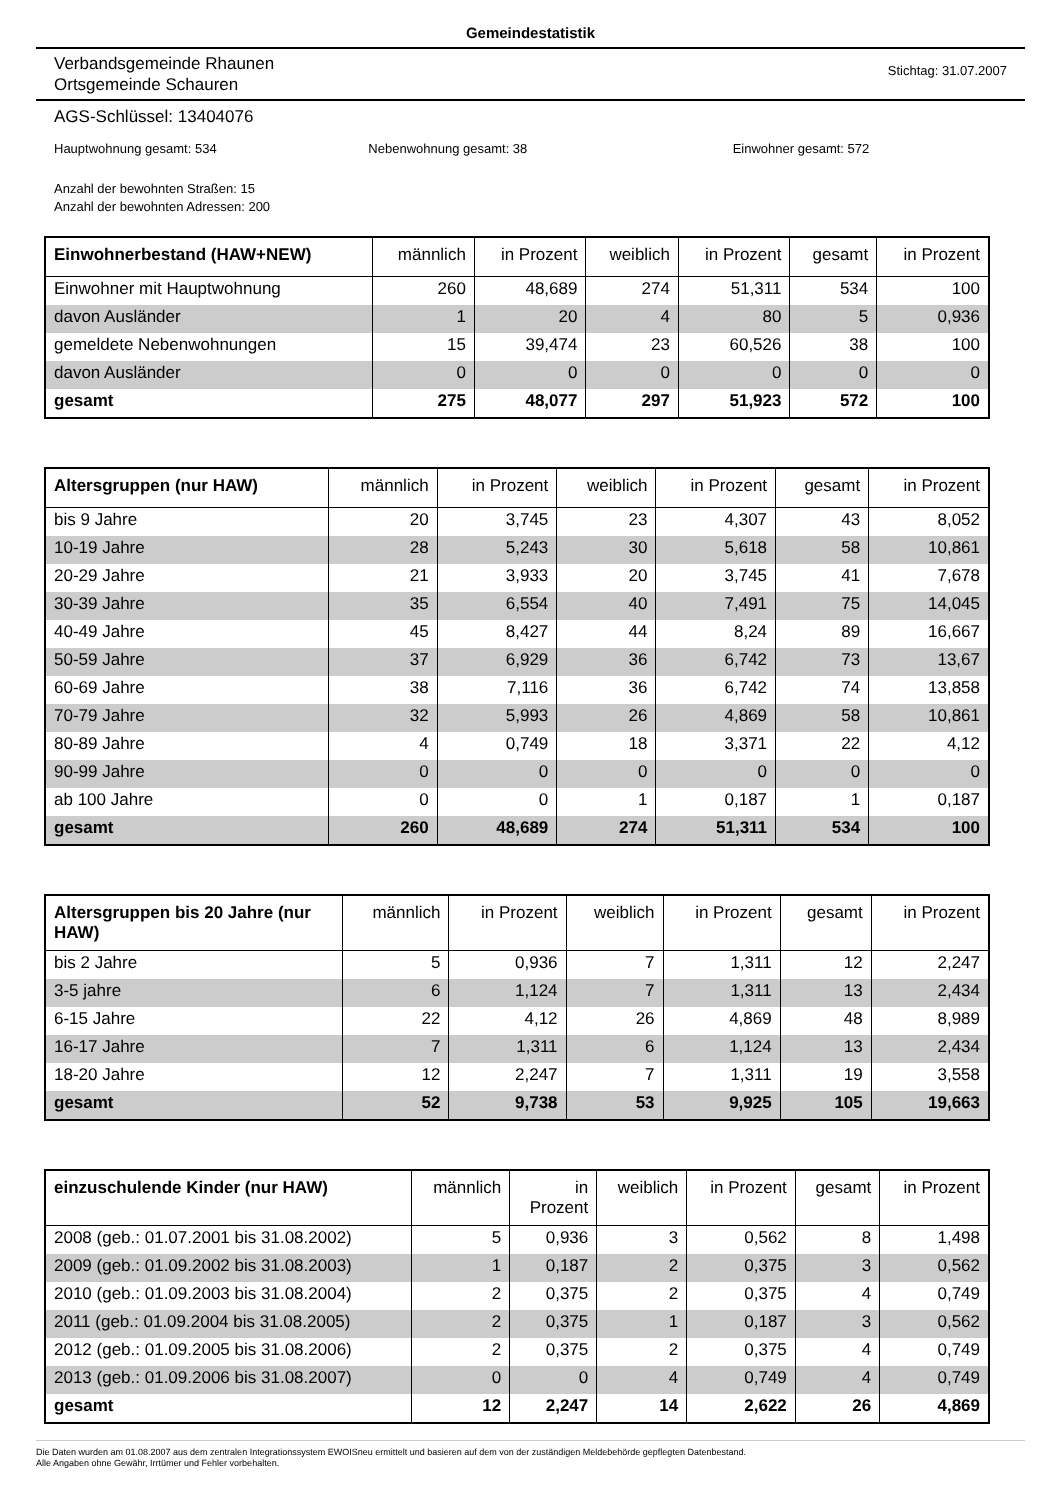Gemeindestatistik
Verbandsgemeinde Rhaunen
Ortsgemeinde Schauren
Stichtag: 31.07.2007
AGS-Schlüssel: 13404076
Hauptwohnung gesamt: 534 Nebenwohnung gesamt: 38 Einwohner gesamt: 572
Anzahl der bewohnten Straßen: 15
Anzahl der bewohnten Adressen: 200
| Einwohnerbestand (HAW+NEW) | männlich | in Prozent | weiblich | in Prozent | gesamt | in Prozent |
| --- | --- | --- | --- | --- | --- | --- |
| Einwohner mit Hauptwohnung | 260 | 48,689 | 274 | 51,311 | 534 | 100 |
| davon Ausländer | 1 | 20 | 4 | 80 | 5 | 0,936 |
| gemeldete Nebenwohnungen | 15 | 39,474 | 23 | 60,526 | 38 | 100 |
| davon Ausländer | 0 | 0 | 0 | 0 | 0 | 0 |
| gesamt | 275 | 48,077 | 297 | 51,923 | 572 | 100 |
| Altersgruppen (nur HAW) | männlich | in Prozent | weiblich | in Prozent | gesamt | in Prozent |
| --- | --- | --- | --- | --- | --- | --- |
| bis 9 Jahre | 20 | 3,745 | 23 | 4,307 | 43 | 8,052 |
| 10-19 Jahre | 28 | 5,243 | 30 | 5,618 | 58 | 10,861 |
| 20-29 Jahre | 21 | 3,933 | 20 | 3,745 | 41 | 7,678 |
| 30-39 Jahre | 35 | 6,554 | 40 | 7,491 | 75 | 14,045 |
| 40-49 Jahre | 45 | 8,427 | 44 | 8,24 | 89 | 16,667 |
| 50-59 Jahre | 37 | 6,929 | 36 | 6,742 | 73 | 13,67 |
| 60-69 Jahre | 38 | 7,116 | 36 | 6,742 | 74 | 13,858 |
| 70-79 Jahre | 32 | 5,993 | 26 | 4,869 | 58 | 10,861 |
| 80-89 Jahre | 4 | 0,749 | 18 | 3,371 | 22 | 4,12 |
| 90-99 Jahre | 0 | 0 | 0 | 0 | 0 | 0 |
| ab 100 Jahre | 0 | 0 | 1 | 0,187 | 1 | 0,187 |
| gesamt | 260 | 48,689 | 274 | 51,311 | 534 | 100 |
| Altersgruppen bis 20 Jahre (nur HAW) | männlich | in Prozent | weiblich | in Prozent | gesamt | in Prozent |
| --- | --- | --- | --- | --- | --- | --- |
| bis 2 Jahre | 5 | 0,936 | 7 | 1,311 | 12 | 2,247 |
| 3-5 jahre | 6 | 1,124 | 7 | 1,311 | 13 | 2,434 |
| 6-15 Jahre | 22 | 4,12 | 26 | 4,869 | 48 | 8,989 |
| 16-17 Jahre | 7 | 1,311 | 6 | 1,124 | 13 | 2,434 |
| 18-20 Jahre | 12 | 2,247 | 7 | 1,311 | 19 | 3,558 |
| gesamt | 52 | 9,738 | 53 | 9,925 | 105 | 19,663 |
| einzuschulende Kinder (nur HAW) | männlich | in Prozent | weiblich | in Prozent | gesamt | in Prozent |
| --- | --- | --- | --- | --- | --- | --- |
| 2008 (geb.: 01.07.2001 bis 31.08.2002) | 5 | 0,936 | 3 | 0,562 | 8 | 1,498 |
| 2009 (geb.: 01.09.2002 bis 31.08.2003) | 1 | 0,187 | 2 | 0,375 | 3 | 0,562 |
| 2010 (geb.: 01.09.2003 bis 31.08.2004) | 2 | 0,375 | 2 | 0,375 | 4 | 0,749 |
| 2011 (geb.: 01.09.2004 bis 31.08.2005) | 2 | 0,375 | 1 | 0,187 | 3 | 0,562 |
| 2012 (geb.: 01.09.2005 bis 31.08.2006) | 2 | 0,375 | 2 | 0,375 | 4 | 0,749 |
| 2013 (geb.: 01.09.2006 bis 31.08.2007) | 0 | 0 | 4 | 0,749 | 4 | 0,749 |
| gesamt | 12 | 2,247 | 14 | 2,622 | 26 | 4,869 |
Die Daten wurden am 01.08.2007 aus dem zentralen Integrationssystem EWOISneu ermittelt und basieren auf dem von der zuständigen Meldebehörde gepflegten Datenbestand.
Alle Angaben ohne Gewähr, Irrtümer und Fehler vorbehalten.